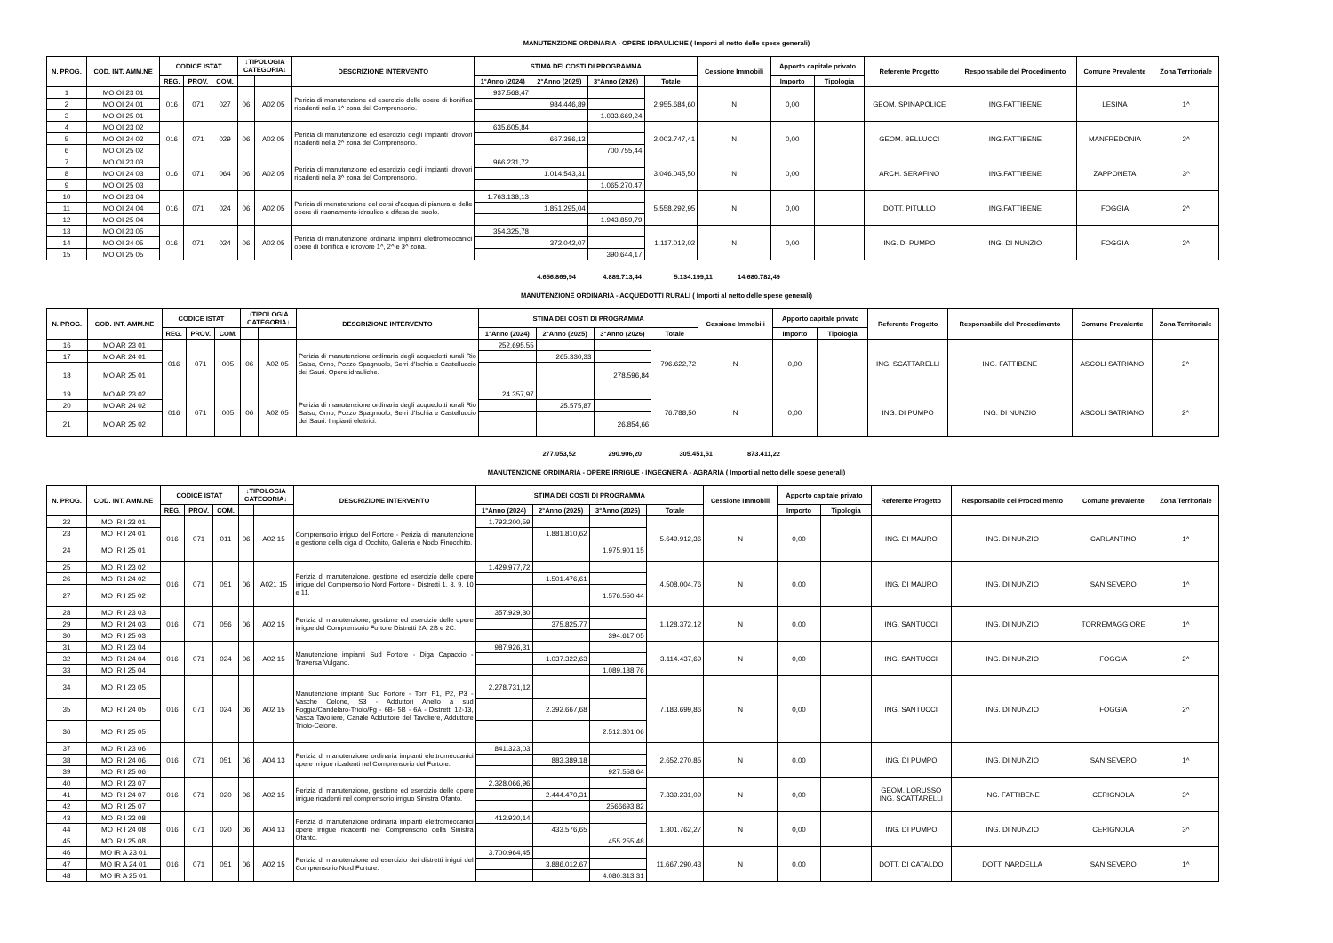MANUTENZIONE ORDINARIA - OPERE IDRAULICHE ( Importi al netto delle spese generali)
| N. PROG. | COD. INT. AMM.NE | CODICE ISTAT | | | ↓TIPOLOGIA CATEGORIA↓ | | DESCRIZIONE INTERVENTO | STIMA DEI COSTI DI PROGRAMMA | | | | Cessione Immobili | Apporto capitale privato | | Referente Progetto | Responsabile del Procedimento | Comune Prevalente | Zona Territoriale |
| --- | --- | --- | --- | --- | --- | --- | --- | --- | --- | --- | --- | --- | --- | --- | --- | --- | --- | --- |
| | | REG. | PROV. | COM. | | | | 1°Anno (2024) | 2°Anno (2025) | 3°Anno (2026) | Totale | | Importo | Tipologia | | | | |
| 1 | MO OI 23 01 | 016 | 071 | 027 | 06 | A02 05 | Perizia di manutenzione ed esercizio delle opere di bonifica ricadenti nella 1^ zona del Comprensorio. | 937.568,47 | | | 2.955.684,60 | N | 0,00 | | GEOM. SPINAPOLICE | ING.FATTIBENE | LESINA | 1^ |
| 2 | MO OI 24 01 | | | | | | | | 984.446,89 | | | | | | | | | |
| 3 | MO OI 25 01 | | | | | | | | | 1.033.669,24 | | | | | | | | |
| 4 | MO OI 23 02 | 016 | 071 | 029 | 06 | A02 05 | Perizia di manutenzione ed esercizio degli impianti idrovori ricadenti nella 2^ zona del Comprensorio. | 635.605,84 | | | 2.003.747,41 | N | 0,00 | | GEOM. BELLUCCI | ING.FATTIBENE | MANFREDONIA | 2^ |
| 5 | MO OI 24 02 | | | | | | | | 667.386,13 | | | | | | | | | |
| 6 | MO OI 25 02 | | | | | | | | | 700.755,44 | | | | | | | | |
| 7 | MO OI 23 03 | 016 | 071 | 064 | 06 | A02 05 | Perizia di manutenzione ed esercizio degli impianti idrovori ricadenti nella 3^ zona del Comprensorio. | 966.231,72 | | | 3.046.045,50 | N | 0,00 | | ARCH. SERAFINO | ING.FATTIBENE | ZAPPONETA | 3^ |
| 8 | MO OI 24 03 | | | | | | | | 1.014.543,31 | | | | | | | | | |
| 9 | MO OI 25 03 | | | | | | | | | 1.065.270,47 | | | | | | | | |
| 10 | MO OI 23 04 | 016 | 071 | 024 | 06 | A02 05 | Perizia di menutenzione del corsi d'acqua di pianura e delle opere di risanamento idraulico e difesa del suolo. | 1.763.138,13 | | | 5.558.292,95 | N | 0,00 | | DOTT. PITULLO | ING.FATTIBENE | FOGGIA | 2^ |
| 11 | MO OI 24 04 | | | | | | | | 1.851.295,04 | | | | | | | | | |
| 12 | MO OI 25 04 | | | | | | | | | 1.943.859,79 | | | | | | | | |
| 13 | MO OI 23 05 | 016 | 071 | 024 | 06 | A02 05 | Perizia di manutenzione ordinaria impianti elettromeccanici opere di bonifica e idrovore 1^, 2^ e 3^ zona. | 354.325,78 | | | 1.117.012,02 | N | 0,00 | | ING. DI PUMPO | ING. DI NUNZIO | FOGGIA | 2^ |
| 14 | MO OI 24 05 | | | | | | | | 372.042,07 | | | | | | | | | |
| 15 | MO OI 25 05 | | | | | | | | | 390.644,17 | | | | | | | | |
4.656.869,94 4.889.713,44 5.134.199,11 14.680.782,49
MANUTENZIONE ORDINARIA - ACQUEDOTTI RURALI ( Importi al netto delle spese generali)
| N. PROG. | COD. INT. AMM.NE | CODICE ISTAT | | | ↓TIPOLOGIA CATEGORIA↓ | | DESCRIZIONE INTERVENTO | STIMA DEI COSTI DI PROGRAMMA | | | | Cessione Immobili | Apporto capitale privato | | Referente Progetto | Responsabile del Procedimento | Comune Prevalente | Zona Territoriale |
| --- | --- | --- | --- | --- | --- | --- | --- | --- | --- | --- | --- | --- | --- | --- | --- | --- | --- | --- |
| | | REG. | PROV. | COM. | | | | 1°Anno (2024) | 2°Anno (2025) | 3°Anno (2026) | Totale | | Importo | Tipologia | | | | |
| 16 | MO AR 23 01 | 016 | 071 | 005 | 06 | A02 05 | Perizia di manutenzione ordinaria degli acquedotti rurali Rio Salso, Orno, Pozzo Spagnuolo, Serri d'Ischia e Castelluccio dei Sauri. Opere idrauliche. | 252.695,55 | | | 796.622,72 | N | 0,00 | | ING. SCATTARELLI | ING. FATTIBENE | ASCOLI SATRIANO | 2^ |
| 17 | MO AR 24 01 | | | | | | | | 265.330,33 | | | | | | | | | |
| 18 | MO AR 25 01 | | | | | | | | | 278.596,84 | | | | | | | | |
| 19 | MO AR 23 02 | 016 | 071 | 005 | 06 | A02 05 | Perizia di manutenzione ordinaria degli acquedotti rurali Rio Salso, Orno, Pozzo Spagnuolo, Serri d'Ischia e Castelluccio dei Sauri. Impianti elettrici. | 24.357,97 | | | 76.788,50 | N | 0,00 | | ING. DI PUMPO | ING. DI NUNZIO | ASCOLI SATRIANO | 2^ |
| 20 | MO AR 24 02 | | | | | | | | 25.575,87 | | | | | | | | | |
| 21 | MO AR 25 02 | | | | | | | | | 26.854,66 | | | | | | | | |
277.053,52 290.906,20 305.451,51 873.411,22
MANUTENZIONE ORDINARIA - OPERE IRRIGUE - INGEGNERIA - AGRARIA ( Importi al netto delle spese generali)
| N. PROG. | COD. INT. AMM.NE | CODICE ISTAT | | | ↓TIPOLOGIA CATEGORIA↓ | | DESCRIZIONE INTERVENTO | STIMA DEI COSTI DI PROGRAMMA | | | | Cessione Immobili | Apporto capitale privato | | Referente Progetto | Responsabile del Procedimento | Comune prevalente | Zona Territoriale |
| --- | --- | --- | --- | --- | --- | --- | --- | --- | --- | --- | --- | --- | --- | --- | --- | --- | --- | --- |
| | | REG. | PROV. | COM. | | | | 1°Anno (2024) | 2°Anno (2025) | 3°Anno (2026) | Totale | | Importo | Tipologia | | | | |
| 22 | MO IR I 23 01 | 016 | 071 | 011 | 06 | A02 15 | Comprensorio irriguo del Fortore - Perizia di manutenzione e gestione della diga di Occhito, Galleria e Nodo Finocchito. | 1.792.200,59 | | | 5.649.912,36 | N | 0,00 | | ING. DI MAURO | ING. DI NUNZIO | CARLANTINO | 1^ |
| 23 | MO IR I 24 01 | | | | | | | | 1.881.810,62 | | | | | | | | | |
| 24 | MO IR I 25 01 | | | | | | | | | 1.975.901,15 | | | | | | | | |
| 25 | MO IR I 23 02 | 016 | 071 | 051 | 06 | A021 15 | Perizia di manutenzione, gestione ed esercizio delle opere irrigue del Comprensorio Nord Fortore - Distretti 1, 8, 9, 10 e 11. | 1.429.977,72 | | | 4.508.004,76 | N | 0,00 | | ING. DI MAURO | ING. DI NUNZIO | SAN SEVERO | 1^ |
| 26 | MO IR I 24 02 | | | | | | | | 1.501.476,61 | | | | | | | | | |
| 27 | MO IR I 25 02 | | | | | | | | | 1.576.550,44 | | | | | | | | |
| 28 | MO IR I 23 03 | 016 | 071 | 056 | 06 | A02 15 | Perizia di manutenzione, gestione ed esercizio delle opere irrigue del Comprensorio Fortore Distretti 2A, 2B e 2C. | 357.929,30 | | | 1.128.372,12 | N | 0,00 | | ING. SANTUCCI | ING. DI NUNZIO | TORREMAGGIORE | 1^ |
| 29 | MO IR I 24 03 | | | | | | | | 375.825,77 | | | | | | | | | |
| 30 | MO IR I 25 03 | | | | | | | | | 394.617,05 | | | | | | | | |
| 31 | MO IR I 23 04 | 016 | 071 | 024 | 06 | A02 15 | Manutenzione impianti Sud Fortore - Diga Capaccio - Traversa Vulgano. | 987.926,31 | | | 3.114.437,69 | N | 0,00 | | ING. SANTUCCI | ING. DI NUNZIO | FOGGIA | 2^ |
| 32 | MO IR I 24 04 | | | | | | | | 1.037.322,63 | | | | | | | | | |
| 33 | MO IR I 25 04 | | | | | | | | | 1.089.188,76 | | | | | | | | |
| 34 | MO IR I 23 05 | 016 | 071 | 024 | 06 | A02 15 | Manutenzione impianti Sud Fortore - Torri P1, P2, P3 - Vasche Celone, S3 - Adduttori Anello a sud Foggia/Candelaro-Triolo/Fg - 6B- 5B - 6A - Distretti 12-13, Vasca Tavoliere, Canale Adduttore del Tavoliere, Adduttore Triolo-Celone. | 2.278.731,12 | | | 7.183.699,86 | N | 0,00 | | ING. SANTUCCI | ING. DI NUNZIO | FOGGIA | 2^ |
| 35 | MO IR I 24 05 | | | | | | | | 2.392.667,68 | | | | | | | | | |
| 36 | MO IR I 25 05 | | | | | | | | | 2.512.301,06 | | | | | | | | |
| 37 | MO IR I 23 06 | 016 | 071 | 051 | 06 | A04 13 | Perizia di manutenzione ordinaria impianti elettromeccanici opere irrigue ricadenti nel Comprensorio del Fortore. | 841.323,03 | | | 2.652.270,85 | N | 0,00 | | ING. DI PUMPO | ING. DI NUNZIO | SAN SEVERO | 1^ |
| 38 | MO IR I 24 06 | | | | | | | | 883.389,18 | | | | | | | | | |
| 39 | MO IR I 25 06 | | | | | | | | | 927.558,64 | | | | | | | | |
| 40 | MO IR I 23 07 | 016 | 071 | 020 | 06 | A02 15 | Perizia di manutenzione, gestione ed esercizio delle opere irrigue ricadenti nel comprensorio irriguo Sinistra Ofanto. | 2.328.066,96 | | | 7.339.231,09 | N | 0,00 | | GEOM. LORUSSO ING. SCATTARELLI | ING. FATTIBENE | CERIGNOLA | 3^ |
| 41 | MO IR I 24 07 | | | | | | | | 2.444.470,31 | | | | | | | | | |
| 42 | MO IR I 25 07 | | | | | | | | | 2566693,82 | | | | | | | | |
| 43 | MO IR I 23 08 | 016 | 071 | 020 | 06 | A04 13 | Perizia di manutenzione ordinaria impianti elettromeccanici opere irrigue ricadenti nel Comprensorio della Sinistra Ofanto. | 412.930,14 | | | 1.301.762,27 | N | 0,00 | | ING. DI PUMPO | ING. DI NUNZIO | CERIGNOLA | 3^ |
| 44 | MO IR I 24 08 | | | | | | | | 433.576,65 | | | | | | | | | |
| 45 | MO IR I 25 08 | | | | | | | | | 455.255,48 | | | | | | | | |
| 46 | MO IR A 23 01 | 016 | 071 | 051 | 06 | A02 15 | Perizia di manutenzione ed esercizio dei distretti irrigui del Comprensorio Nord Fortore. | 3.700.964,45 | | | 11.667.290,43 | N | 0,00 | | DOTT. DI CATALDO | DOTT. NARDELLA | SAN SEVERO | 1^ |
| 47 | MO IR A 24 01 | | | | | | | | 3.886.012,67 | | | | | | | | | |
| 48 | MO IR A 25 01 | | | | | | | | | 4.080.313,31 | | | | | | | | |